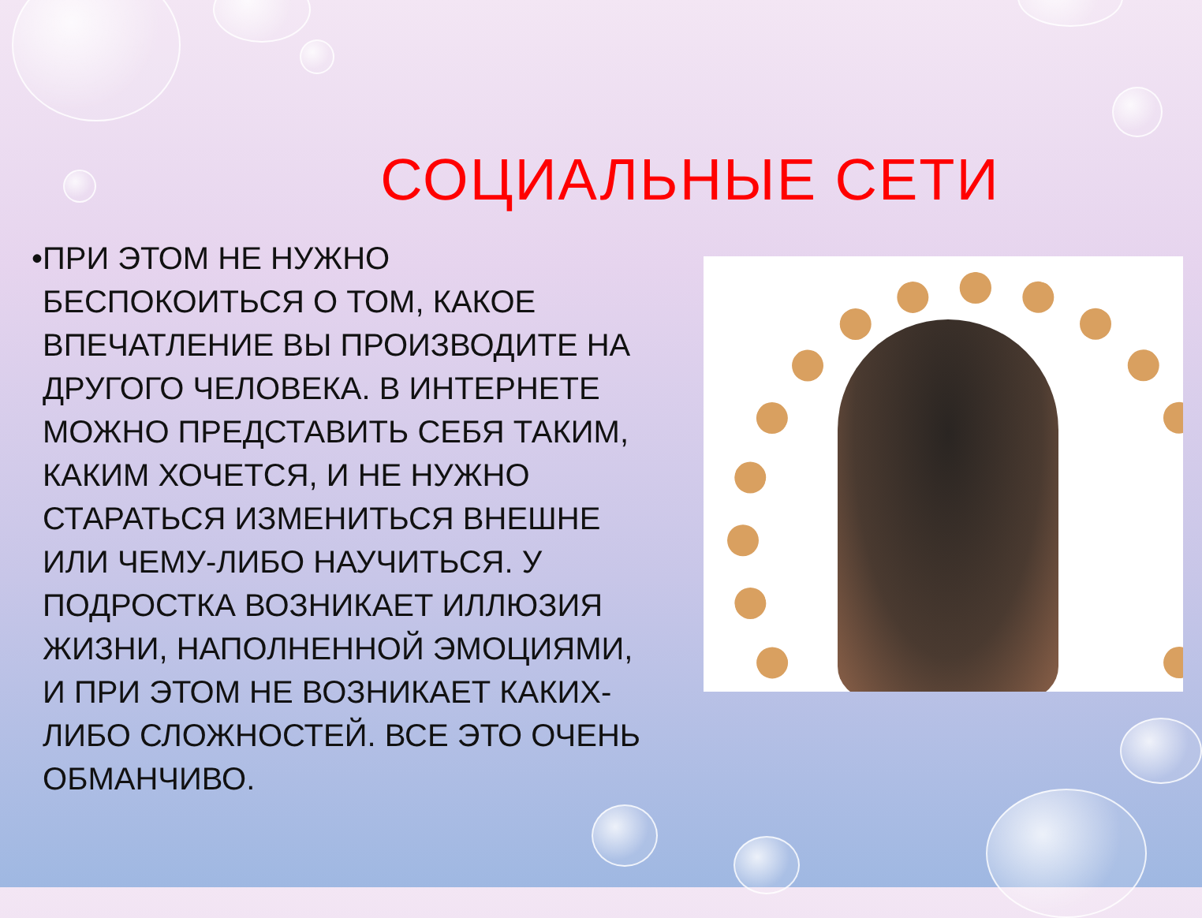СОЦИАЛЬНЫЕ СЕТИ
• ПРИ ЭТОМ НЕ НУЖНО БЕСПОКОИТЬСЯ О ТОМ, КАКОЕ ВПЕЧАТЛЕНИЕ ВЫ ПРОИЗВОДИТЕ НА ДРУГОГО ЧЕЛОВЕКА. В ИНТЕРНЕТЕ МОЖНО ПРЕДСТАВИТЬ СЕБЯ ТАКИМ, КАКИМ ХОЧЕТСЯ, И НЕ НУЖНО СТАРАТЬСЯ ИЗМЕНИТЬСЯ ВНЕШНЕ ИЛИ ЧЕМУ-ЛИБО НАУЧИТЬСЯ. У ПОДРОСТКА ВОЗНИКАЕТ ИЛЛЮЗИЯ ЖИЗНИ, НАПОЛНЕННОЙ ЭМОЦИЯМИ, И ПРИ ЭТОМ НЕ ВОЗНИКАЕТ КАКИХ-ЛИБО СЛОЖНОСТЕЙ. ВСЕ ЭТО ОЧЕНЬ ОБМАНЧИВО.